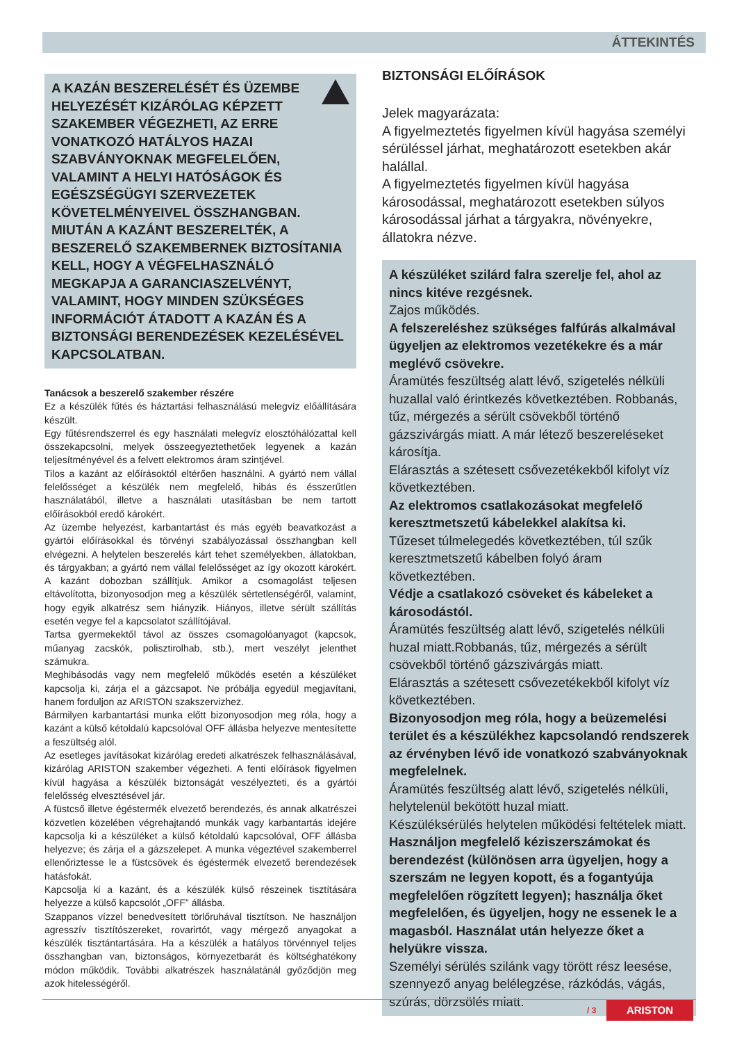ÁTTEKINTÉS
A KAZÁN BESZERELÉSÉT ÉS ÜZEMBE HELYEZÉSÉT KIZÁRÓLAG KÉPZETT SZAKEMBER VÉGEZHETI, AZ ERRE VONATKOZÓ HATÁLYOS HAZAI SZABVÁNYOKNAK MEGFELELŐEN, VALAMINT A HELYI HATÓSÁGOK ÉS EGÉSZSÉGÜGYI SZERVEZETEK KÖVETELMÉNYEIVEL ÖSSZHANGBAN. MIUTÁN A KAZÁNT BESZERELTÉK, A BESZERELŐ SZAKEMBERNEK BIZTOSÍTANIA KELL, HOGY A VÉGFELHASZNÁLÓ MEGKAPJA A GARANCIASZELVÉNYT, VALAMINT, HOGY MINDEN SZÜKSÉGES INFORMÁCIÓT ÁTADOTT A KAZÁN ÉS A BIZTONSÁGI BERENDEZÉSEK KEZELÉSÉVEL KAPCSOLATBAN.
Tanácsok a beszerelő szakember részére
Ez a készülék fűtés és háztartási felhasználású melegvíz előállítására készült.
Egy fűtésrendszerrel és egy használati melegvíz elosztóhálózattal kell összekapcsolni, melyek összeegyeztethetőek legyenek a kazán teljesítményével és a felvett elektromos áram szintjével.
Tilos a kazánt az előírásoktól eltérően használni. A gyártó nem vállal felelősséget a készülék nem megfelelő, hibás és ésszerűtlen használatából, illetve a használati utasításban be nem tartott előírásokból eredő károkért.
Az üzembe helyezést, karbantartást és más egyéb beavatkozást a gyártói előírásokkal és törvényi szabályozással összhangban kell elvégezni. A helytelen beszerelés kárt tehet személyekben, állatokban, és tárgyakban; a gyártó nem vállal felelősséget az így okozott károkért. A kazánt dobozban szállítjuk. Amikor a csomagolást teljesen eltávolította, bizonyosodjon meg a készülék sértetlenségéről, valamint, hogy egyik alkatrész sem hiányzik. Hiányos, illetve sérült szállítás esetén vegye fel a kapcsolatot szállítójával.
Tartsa gyermekektől távol az összes csomagolóanyagot (kapcsok, műanyag zacskók, polisztirolhab, stb.), mert veszélyt jelenthet számukra.
Meghibásodás vagy nem megfelelő működés esetén a készüléket kapcsolja ki, zárja el a gázcsapot. Ne próbálja egyedül megjavítani, hanem forduljon az ARISTON szakszervizhez.
Bármilyen karbantartási munka előtt bizonyosodjon meg róla, hogy a kazánt a külső kétoldalú kapcsolóval OFF állásba helyezve mentesítette a feszültség alól.
Az esetleges javításokat kizárólag eredeti alkatrészek felhasználásával, kizárólag ARISTON szakember végezheti. A fenti előírások figyelmen kívül hagyása a készülék biztonságát veszélyezteti, és a gyártói felelősség elvesztésével jár.
A füstcső illetve égéstermék elvezető berendezés, és annak alkatrészei közvetlen közelében végrehajtandó munkák vagy karbantartás idejére kapcsolja ki a készüléket a külső kétoldalú kapcsolóval, OFF állásba helyezve; és zárja el a gázszelepet. A munka végeztével szakemberrel ellenőriztesse le a füstcsövek és égéstermék elvezető berendezések hatásfokát.
Kapcsolja ki a kazánt, és a készülék külső részeinek tisztítására helyezze a külső kapcsolót „OFF” állásba.
Szappanos vízzel benedvesített törlőruhával tisztítson. Ne használjon agresszív tisztítószereket, rovarirtót, vagy mérgező anyagokat a készülék tisztántartására. Ha a készülék a hatályos törvénnyel teljes összhangban van, biztonságos, környezetbarát és költséghatékony módon működik. További alkatrészek használatánál győződjön meg azok hitelességéről.
BIZTONSÁGI ELŐÍRÁSOK
Jelek magyarázata:
A figyelmeztetés figyelmen kívül hagyása személyi sérüléssel járhat, meghatározott esetekben akár halállal.
A figyelmeztetés figyelmen kívül hagyása károsodással, meghatározott esetekben súlyos károsodással járhat a tárgyakra, növényekre, állatokra nézve.
A készüléket szilárd falra szerelje fel, ahol az nincs kitéve rezgésnek.
Zajos működés.
A felszereléshez szükséges falfúrás alkalmával ügyeljen az elektromos vezetékekre és a már meglévő csövekre.
Áramütés feszültség alatt lévő, szigetelés nélküli huzallal való érintkezés következtében. Robbanás, tűz, mérgezés a sérült csövekből történő gázszivárgás miatt. A már létező beszereléseket károsítja.
Elárasztás a szétesett csővezetékekből kifolyt víz következtében.
Az elektromos csatlakozásokat megfelelő keresztmetszetű kábelekkel alakítsa ki.
Tűzeset túlmelegedés következtében, túl szűk keresztmetszetű kábelben folyó áram következtében.
Védje a csatlakozó csöveket és kábeleket a károsodástól.
Áramütés feszültség alatt lévő, szigetelés nélküli huzal miatt.Robbanás, tűz, mérgezés a sérült csövekből történő gázszivárgás miatt.
Elárasztás a szétesett csővezetékekből kifolyt víz következtében.
Bizonyosodjon meg róla, hogy a beüzemelési terület és a készülékhez kapcsolandó rendszerek az érvényben lévő ide vonatkozó szabványoknak megfelelnek.
Áramütés feszültség alatt lévő, szigetelés nélküli, helytelenül bekötött huzal miatt.
Készüléksérülés helytelen működési feltételek miatt.
Használjon megfelelő kéziszerszámokat és berendezést (különösen arra ügyeljen, hogy a szerszám ne legyen kopott, és a fogantyúja megfelelően rögzített legyen); használja őket megfelelően, és ügyeljen, hogy ne essenek le a magasból. Használat után helyezze őket a helyükre vissza.
Személyi sérülés szilánk vagy törött rész leesése, szennyező anyag belélegzése, rázkódás, vágás, szúrás, dörzsölés miatt.
/ 3 ARISTON